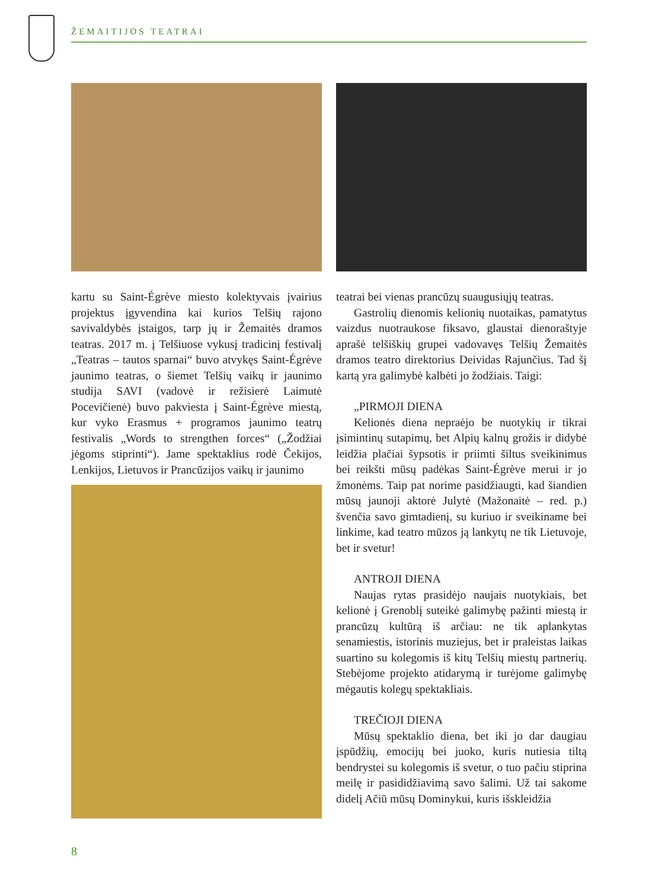ŽEMAITIJOS TEATRAI
kartu su Saint-Égrève miesto kolektyvais įvairius projektus įgyvendina kai kurios Telšių rajono savivaldybės įstaigos, tarp jų ir Žemaitės dramos teatras. 2017 m. į Telšiuose vykusį tradicinį festivalį „Teatras – tautos sparnai“ buvo atvykęs Saint-Égrève jaunimo teatras, o šiemet Telšių vaikų ir jaunimo studija SAVI (vadovė ir režisierė Laimutė Pocevičienė) buvo pakviesta į Saint-Égrève miestą, kur vyko Erasmus + programos jaunimo teatrų festivalis „Words to strengthen forces“ („Žodžiai jėgoms stiprinti“). Jame spektaklius rodė Čekijos, Lenkijos, Lietuvos ir Prancūzijos vaikų ir jaunimo
teatrai bei vienas prancūzų suaugusiųjų teatras.
Gastrolių dienomis kelionių nuotaikas, pamatytus vaizdus nuotraukose fiksavo, glaustai dienoraštyje aprašė telšiškių grupei vadovavęs Telšių Žemaitės dramos teatro direktorius Deividas Rajunčius. Tad šį kartą yra galimybė kalbėti jo žodžiais. Taigi:
„PIRMOJI DIENA
Kelionės diena nepraėjo be nuotykių ir tikrai įsimintinų sutapimų, bet Alpių kalnų grožis ir didybė leidžia plačiai šypsotis ir priimti šiltus sveikinimus bei reikšti mūsų padėkas Saint-Égrève merui ir jo žmonėms. Taip pat norime pasidžiaugti, kad šiandien mūsų jaunoji aktorė Julytė (Mažonaitė – red. p.) švenčia savo gimtadienį, su kuriuo ir sveikiname bei linkime, kad teatro mūzos ją lankytų ne tik Lietuvoje, bet ir svetur!
ANTROJI DIENA
Naujas rytas prasidėjo naujais nuotykiais, bet kelionė į Grenoblį suteikė galimybę pažinti miestą ir prancūzų kultūrą iš arčiau: ne tik aplankytas senamiestis, istorinis muziejus, bet ir praleistas laikas suartino su kolegomis iš kitų Telšių miestų partnerių. Stebėjome projekto atidarymą ir turėjome galimybę mėgautis kolegų spektakliais.
TREČIOJI DIENA
Mūsų spektaklio diena, bet iki jo dar daugiau įspūdžių, emocijų bei juoko, kuris nutiesia tiltą bendrystei su kolegomis iš svetur, o tuo pačiu stiprina meilę ir pasididžiavimą savo šalimi. Už tai sakome didelį Ačiū mūsų Dominykui, kuris išskleidžia
8